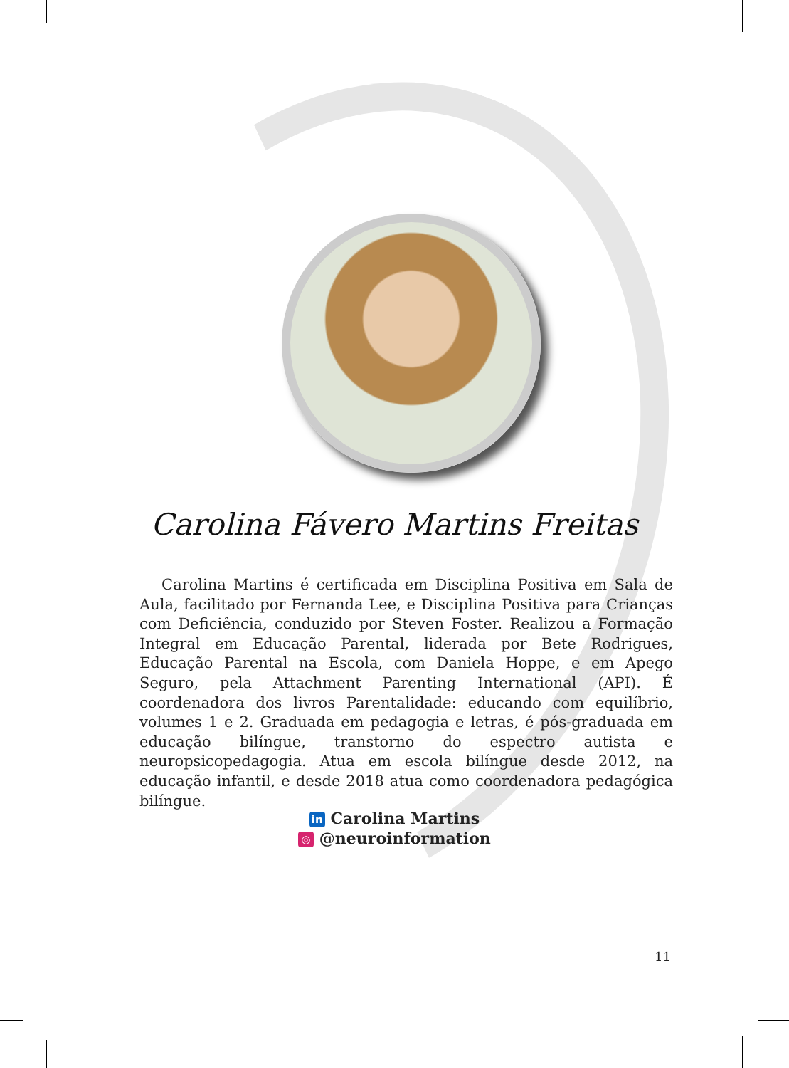Carolina Fávero Martins Freitas
Carolina Martins é certificada em Disciplina Positiva em Sala de Aula, facilitado por Fernanda Lee, e Disciplina Positiva para Crianças com Deficiência, conduzido por Steven Foster. Realizou a Formação Integral em Educação Parental, liderada por Bete Rodrigues, Educação Parental na Escola, com Daniela Hoppe, e em Apego Seguro, pela Attachment Parenting International (API). É coordenadora dos livros Parentalidade: educando com equilíbrio, volumes 1 e 2. Graduada em pedagogia e letras, é pós-graduada em educação bilíngue, transtorno do espectro autista e neuropsicopedagogia. Atua em escola bilíngue desde 2012, na educação infantil, e desde 2018 atua como coordenadora pedagógica bilíngue.
in Carolina Martins
◎ @neuroinformation
11